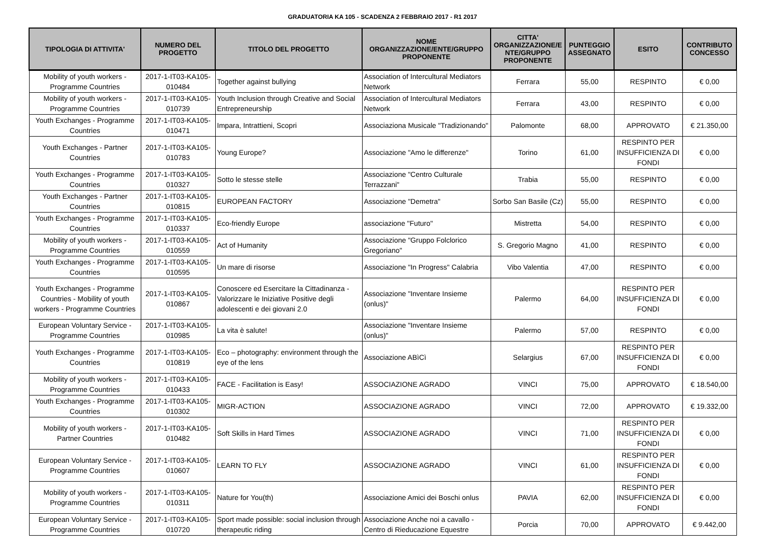GRADUATORIA KA 105 - SCADENZA 2 FEBBRAIO 2017 - R1 2017
| TIPOLOGIA DI ATTIVITA' | NUMERO DEL PROGETTO | TITOLO DEL PROGETTO | NOME ORGANIZZAZIONE/ENTE/GRUPPO PROPONENTE | CITTA' ORGANIZZAZIONE/E NTE/GRUPPO PROPONENTE | PUNTEGGIO ASSEGNATO | ESITO | CONTRIBUTO CONCESSO |
| --- | --- | --- | --- | --- | --- | --- | --- |
| Mobility of youth workers - Programme Countries | 2017-1-IT03-KA105-010484 | Together against bullying | Association of Intercultural Mediators Network | Ferrara | 55,00 | RESPINTO | € 0,00 |
| Mobility of youth workers - Programme Countries | 2017-1-IT03-KA105-010739 | Youth Inclusion through Creative and Social Entrepreneurship | Association of Intercultural Mediators Network | Ferrara | 43,00 | RESPINTO | € 0,00 |
| Youth Exchanges - Programme Countries | 2017-1-IT03-KA105-010471 | Impara, Intrattieni, Scopri | Associaziona Musicale "Tradizionando" | Palomonte | 68,00 | APPROVATO | € 21.350,00 |
| Youth Exchanges - Partner Countries | 2017-1-IT03-KA105-010783 | Young Europe? | Associazione "Amo le differenze" | Torino | 61,00 | RESPINTO PER INSUFFICIENZA DI FONDI | € 0,00 |
| Youth Exchanges - Programme Countries | 2017-1-IT03-KA105-010327 | Sotto le stesse stelle | Associazione "Centro Culturale Terrazzani" | Trabia | 55,00 | RESPINTO | € 0,00 |
| Youth Exchanges - Partner Countries | 2017-1-IT03-KA105-010815 | EUROPEAN FACTORY | Associazione "Demetra" | Sorbo San Basile (Cz) | 55,00 | RESPINTO | € 0,00 |
| Youth Exchanges - Programme Countries | 2017-1-IT03-KA105-010337 | Eco-friendly Europe | associazione "Futuro" | Mistretta | 54,00 | RESPINTO | € 0,00 |
| Mobility of youth workers - Programme Countries | 2017-1-IT03-KA105-010559 | Act of Humanity | Associazione "Gruppo Folclorico Gregoriano" | S. Gregorio Magno | 41,00 | RESPINTO | € 0,00 |
| Youth Exchanges - Programme Countries | 2017-1-IT03-KA105-010595 | Un mare di risorse | Associazione "In Progress" Calabria | Vibo Valentia | 47,00 | RESPINTO | € 0,00 |
| Youth Exchanges - Programme Countries - Mobility of youth workers - Programme Countries | 2017-1-IT03-KA105-010867 | Conoscere ed Esercitare la Cittadinanza - Valorizzare le Iniziative Positive degli adolescenti e dei giovani 2.0 | Associazione "Inventare Insieme (onlus)" | Palermo | 64,00 | RESPINTO PER INSUFFICIENZA DI FONDI | € 0,00 |
| European Voluntary Service - Programme Countries | 2017-1-IT03-KA105-010985 | La vita è salute! | Associazione "Inventare Insieme (onlus)" | Palermo | 57,00 | RESPINTO | € 0,00 |
| Youth Exchanges - Programme Countries | 2017-1-IT03-KA105-010819 | Eco – photography: environment through the eye of the lens | Associazione ABìCì | Selargius | 67,00 | RESPINTO PER INSUFFICIENZA DI FONDI | € 0,00 |
| Mobility of youth workers - Programme Countries | 2017-1-IT03-KA105-010433 | FACE - Facilitation is Easy! | ASSOCIAZIONE AGRADO | VINCI | 75,00 | APPROVATO | € 18.540,00 |
| Youth Exchanges - Programme Countries | 2017-1-IT03-KA105-010302 | MIGR-ACTION | ASSOCIAZIONE AGRADO | VINCI | 72,00 | APPROVATO | € 19.332,00 |
| Mobility of youth workers - Partner Countries | 2017-1-IT03-KA105-010482 | Soft Skills in Hard Times | ASSOCIAZIONE AGRADO | VINCI | 71,00 | RESPINTO PER INSUFFICIENZA DI FONDI | € 0,00 |
| European Voluntary Service - Programme Countries | 2017-1-IT03-KA105-010607 | LEARN TO FLY | ASSOCIAZIONE AGRADO | VINCI | 61,00 | RESPINTO PER INSUFFICIENZA DI FONDI | € 0,00 |
| Mobility of youth workers - Programme Countries | 2017-1-IT03-KA105-010311 | Nature for You(th) | Associazione Amici dei Boschi onlus | PAVIA | 62,00 | RESPINTO PER INSUFFICIENZA DI FONDI | € 0,00 |
| European Voluntary Service - Programme Countries | 2017-1-IT03-KA105-010720 | Sport made possible: social inclusion through therapeutic riding | Associazione Anche noi a cavallo - Centro di Rieducazione Equestre | Porcia | 70,00 | APPROVATO | € 9.442,00 |